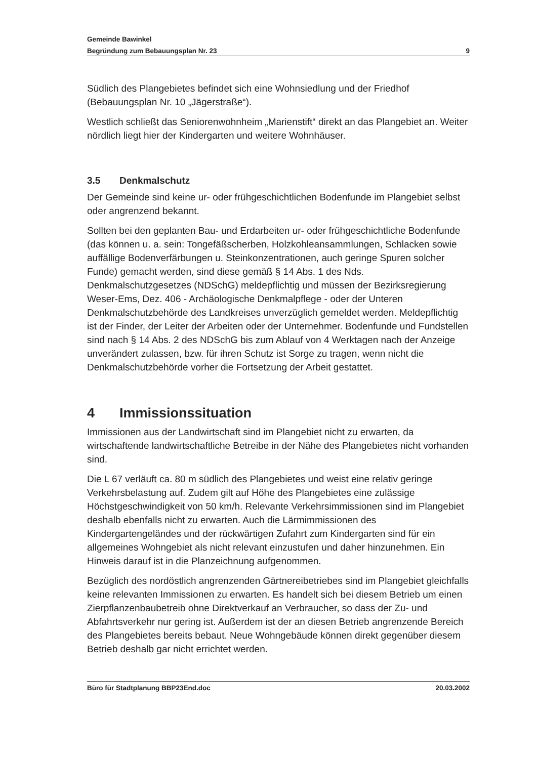Gemeinde Bawinkel
Begründung zum Bebauungsplan Nr. 23 9
Südlich des Plangebietes befindet sich eine Wohnsiedlung und der Friedhof (Bebauungsplan Nr. 10 „Jägerstraße“).
Westlich schließt das Seniorenwohnheim „Marienstift“ direkt an das Plangebiet an. Weiter nördlich liegt hier der Kindergarten und weitere Wohnhäuser.
3.5 Denkmalschutz
Der Gemeinde sind keine ur- oder frühgeschichtlichen Bodenfunde im Plangebiet selbst oder angrenzend bekannt.
Sollten bei den geplanten Bau- und Erdarbeiten ur- oder frühgeschichtliche Bodenfunde (das können u. a. sein: Tongefäßscherben, Holzkohleansammlungen, Schlacken sowie auffällige Bodenverfärbungen u. Steinkonzentrationen, auch geringe Spuren solcher Funde) gemacht werden, sind diese gemäß § 14 Abs. 1 des Nds. Denkmalschutzgesetzes (NDSchG) meldepflichtig und müssen der Bezirksregierung Weser-Ems, Dez. 406 - Archäologische Denkmalpflege - oder der Unteren Denkmalschutzbehörde des Landkreises unverzüglich gemeldet werden. Meldepflichtig ist der Finder, der Leiter der Arbeiten oder der Unternehmer. Bodenfunde und Fundstellen sind nach § 14 Abs. 2 des NDSchG bis zum Ablauf von 4 Werktagen nach der Anzeige unverändert zulassen, bzw. für ihren Schutz ist Sorge zu tragen, wenn nicht die Denkmalschutzbehörde vorher die Fortsetzung der Arbeit gestattet.
4 Immissionssituation
Immissionen aus der Landwirtschaft sind im Plangebiet nicht zu erwarten, da wirtschaftende landwirtschaftliche Betreibe in der Nähe des Plangebietes nicht vorhanden sind.
Die L 67 verläuft ca. 80 m südlich des Plangebietes und weist eine relativ geringe Verkehrsbelastung auf. Zudem gilt auf Höhe des Plangebietes eine zulässige Höchstgeschwindigkeit von 50 km/h. Relevante Verkehrsimmissionen sind im Plangebiet deshalb ebenfalls nicht zu erwarten. Auch die Lärmimmissionen des Kindergartengeländes und der rückwärtigen Zufahrt zum Kindergarten sind für ein allgemeines Wohngebiet als nicht relevant einzustufen und daher hinzunehmen. Ein Hinweis darauf ist in die Planzeichnung aufgenommen.
Bezüglich des nordöstlich angrenzenden Gärtnereibetriebes sind im Plangebiet gleichfalls keine relevanten Immissionen zu erwarten. Es handelt sich bei diesem Betrieb um einen Zierpflanzenbaubetreib ohne Direktverkauf an Verbraucher, so dass der Zu- und Abfahrtsverkehr nur gering ist. Außerdem ist der an diesen Betrieb angrenzende Bereich des Plangebietes bereits bebaut. Neue Wohngebäude können direkt gegenüber diesem Betrieb deshalb gar nicht errichtet werden.
Büro für Stadtplanung BBP23End.doc 20.03.2002